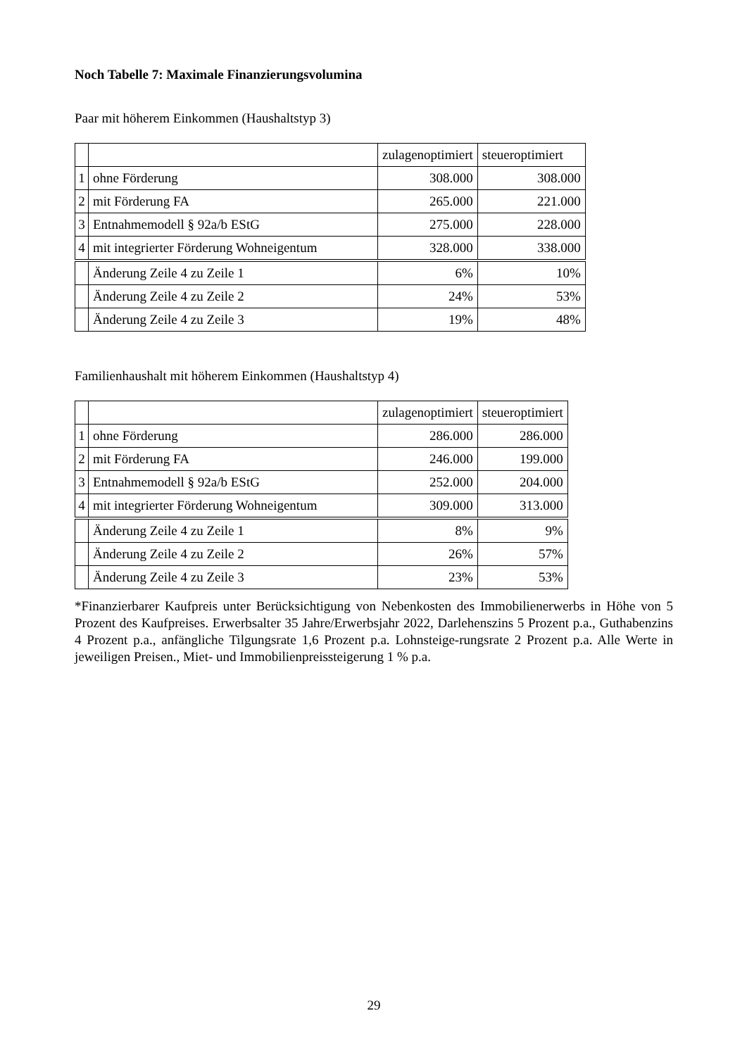Noch Tabelle 7: Maximale Finanzierungsvolumina
Paar mit höherem Einkommen (Haushaltstyp 3)
| | | zulagenoptimiert | steueroptimiert |
| 1 | ohne Förderung | 308.000 | 308.000 |
| 2 | mit Förderung FA | 265.000 | 221.000 |
| 3 | Entnahmemodell § 92a/b EStG | 275.000 | 228.000 |
| 4 | mit integrierter Förderung Wohneigentum | 328.000 | 338.000 |
| | Änderung Zeile 4 zu Zeile 1 | 6% | 10% |
| | Änderung Zeile 4 zu Zeile 2 | 24% | 53% |
| | Änderung Zeile 4 zu Zeile 3 | 19% | 48% |
Familienhaushalt mit höherem Einkommen (Haushaltstyp 4)
| | | zulagenoptimiert | steueroptimiert |
| 1 | ohne Förderung | 286.000 | 286.000 |
| 2 | mit Förderung FA | 246.000 | 199.000 |
| 3 | Entnahmemodell § 92a/b EStG | 252.000 | 204.000 |
| 4 | mit integrierter Förderung Wohneigentum | 309.000 | 313.000 |
| | Änderung Zeile 4 zu Zeile 1 | 8% | 9% |
| | Änderung Zeile 4 zu Zeile 2 | 26% | 57% |
| | Änderung Zeile 4 zu Zeile 3 | 23% | 53% |
*Finanzierbarer Kaufpreis unter Berücksichtigung von Nebenkosten des Immobilienerwerbs in Höhe von 5 Prozent des Kaufpreises. Erwerbsalter 35 Jahre/Erwerbsjahr 2022, Darlehenszins 5 Prozent p.a., Guthabenzins 4 Prozent p.a., anfängliche Tilgungsrate 1,6 Prozent p.a. Lohnsteige-rungsrate 2 Prozent p.a. Alle Werte in jeweiligen Preisen., Miet- und Immobilienpreissteigerung 1 % p.a.
29